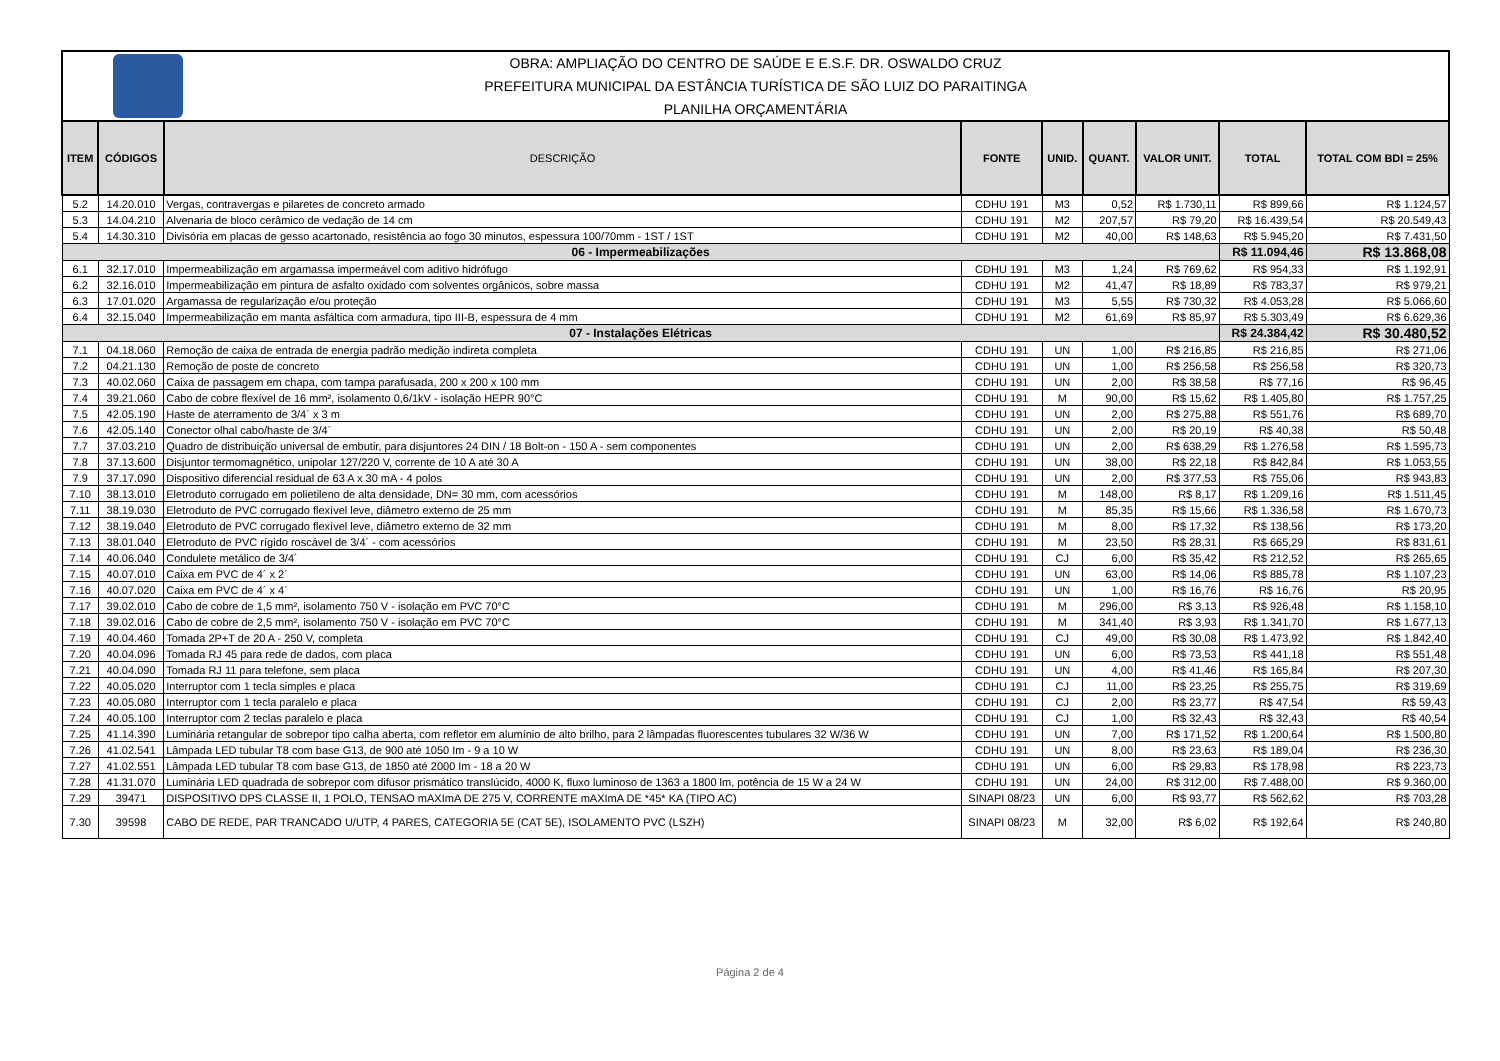OBRA: AMPLIAÇÃO DO CENTRO DE SAÚDE E E.S.F. DR. OSWALDO CRUZ
PREFEITURA MUNICIPAL DA ESTÂNCIA TURÍSTICA DE SÃO LUIZ DO PARAITINGA
PLANILHA ORÇAMENTÁRIA
| ITEM | CÓDIGOS | DESCRIÇÃO | FONTE | UNID. | QUANT. | VALOR UNIT. | TOTAL | TOTAL COM BDI = 25% |
| --- | --- | --- | --- | --- | --- | --- | --- | --- |
| 5.2 | 14.20.010 | Vergas, contravergas e pilaretes de concreto armado | CDHU 191 | M3 | 0,52 | R$ 1.730,11 | R$ 899,66 | R$ 1.124,57 |
| 5.3 | 14.04.210 | Alvenaria de bloco cerâmico de vedação de 14 cm | CDHU 191 | M2 | 207,57 | R$ 79,20 | R$ 16.439,54 | R$ 20.549,43 |
| 5.4 | 14.30.310 | Divisória em placas de gesso acartonado, resistência ao fogo 30 minutos, espessura 100/70mm - 1ST / 1ST | CDHU 191 | M2 | 40,00 | R$ 148,63 | R$ 5.945,20 | R$ 7.431,50 |
| 06 - Impermeabilizações | | | | | | | R$ 11.094,46 | R$ 13.868,08 |
| 6.1 | 32.17.010 | Impermeabilização em argamassa impermeável com aditivo hidrófugo | CDHU 191 | M3 | 1,24 | R$ 769,62 | R$ 954,33 | R$ 1.192,91 |
| 6.2 | 32.16.010 | Impermeabilização em pintura de asfalto oxidado com solventes orgânicos, sobre massa | CDHU 191 | M2 | 41,47 | R$ 18,89 | R$ 783,37 | R$ 979,21 |
| 6.3 | 17.01.020 | Argamassa de regularização e/ou proteção | CDHU 191 | M3 | 5,55 | R$ 730,32 | R$ 4.053,28 | R$ 5.066,60 |
| 6.4 | 32.15.040 | Impermeabilização em manta asfáltica com armadura, tipo III-B, espessura de 4 mm | CDHU 191 | M2 | 61,69 | R$ 85,97 | R$ 5.303,49 | R$ 6.629,36 |
| 07 - Instalações Elétricas | | | | | | | R$ 24.384,42 | R$ 30.480,52 |
| 7.1 | 04.18.060 | Remoção de caixa de entrada de energia padrão medição indireta completa | CDHU 191 | UN | 1,00 | R$ 216,85 | R$ 216,85 | R$ 271,06 |
| 7.2 | 04.21.130 | Remoção de poste de concreto | CDHU 191 | UN | 1,00 | R$ 256,58 | R$ 256,58 | R$ 320,73 |
| 7.3 | 40.02.060 | Caixa de passagem em chapa, com tampa parafusada, 200 x 200 x 100 mm | CDHU 191 | UN | 2,00 | R$ 38,58 | R$ 77,16 | R$ 96,45 |
| 7.4 | 39.21.060 | Cabo de cobre flexível de 16 mm², isolamento 0,6/1kV - isolação HEPR 90°C | CDHU 191 | M | 90,00 | R$ 15,62 | R$ 1.405,80 | R$ 1.757,25 |
| 7.5 | 42.05.190 | Haste de aterramento de 3/4´ x 3 m | CDHU 191 | UN | 2,00 | R$ 275,88 | R$ 551,76 | R$ 689,70 |
| 7.6 | 42.05.140 | Conector olhal cabo/haste de 3/4´ | CDHU 191 | UN | 2,00 | R$ 20,19 | R$ 40,38 | R$ 50,48 |
| 7.7 | 37.03.210 | Quadro de distribuição universal de embutir, para disjuntores 24 DIN / 18 Bolt-on - 150 A - sem componentes | CDHU 191 | UN | 2,00 | R$ 638,29 | R$ 1.276,58 | R$ 1.595,73 |
| 7.8 | 37.13.600 | Disjuntor termomagnético, unipolar 127/220 V, corrente de 10 A até 30 A | CDHU 191 | UN | 38,00 | R$ 22,18 | R$ 842,84 | R$ 1.053,55 |
| 7.9 | 37.17.090 | Dispositivo diferencial residual de 63 A x 30 mA - 4 polos | CDHU 191 | UN | 2,00 | R$ 377,53 | R$ 755,06 | R$ 943,83 |
| 7.10 | 38.13.010 | Eletroduto corrugado em polietileno de alta densidade, DN= 30 mm, com acessórios | CDHU 191 | M | 148,00 | R$ 8,17 | R$ 1.209,16 | R$ 1.511,45 |
| 7.11 | 38.19.030 | Eletroduto de PVC corrugado flexível leve, diâmetro externo de 25 mm | CDHU 191 | M | 85,35 | R$ 15,66 | R$ 1.336,58 | R$ 1.670,73 |
| 7.12 | 38.19.040 | Eletroduto de PVC corrugado flexível leve, diâmetro externo de 32 mm | CDHU 191 | M | 8,00 | R$ 17,32 | R$ 138,56 | R$ 173,20 |
| 7.13 | 38.01.040 | Eletroduto de PVC rígido roscável de 3/4´ - com acessórios | CDHU 191 | M | 23,50 | R$ 28,31 | R$ 665,29 | R$ 831,61 |
| 7.14 | 40.06.040 | Condulete metálico de 3/4´ | CDHU 191 | CJ | 6,00 | R$ 35,42 | R$ 212,52 | R$ 265,65 |
| 7.15 | 40.07.010 | Caixa em PVC de 4´ x 2´ | CDHU 191 | UN | 63,00 | R$ 14,06 | R$ 885,78 | R$ 1.107,23 |
| 7.16 | 40.07.020 | Caixa em PVC de 4´ x 4´ | CDHU 191 | UN | 1,00 | R$ 16,76 | R$ 16,76 | R$ 20,95 |
| 7.17 | 39.02.010 | Cabo de cobre de 1,5 mm², isolamento 750 V - isolação em PVC 70°C | CDHU 191 | M | 296,00 | R$ 3,13 | R$ 926,48 | R$ 1.158,10 |
| 7.18 | 39.02.016 | Cabo de cobre de 2,5 mm², isolamento 750 V - isolação em PVC 70°C | CDHU 191 | M | 341,40 | R$ 3,93 | R$ 1.341,70 | R$ 1.677,13 |
| 7.19 | 40.04.460 | Tomada 2P+T de 20 A - 250 V, completa | CDHU 191 | CJ | 49,00 | R$ 30,08 | R$ 1.473,92 | R$ 1.842,40 |
| 7.20 | 40.04.096 | Tomada RJ 45 para rede de dados, com placa | CDHU 191 | UN | 6,00 | R$ 73,53 | R$ 441,18 | R$ 551,48 |
| 7.21 | 40.04.090 | Tomada RJ 11 para telefone, sem placa | CDHU 191 | UN | 4,00 | R$ 41,46 | R$ 165,84 | R$ 207,30 |
| 7.22 | 40.05.020 | Interruptor com 1 tecla simples e placa | CDHU 191 | CJ | 11,00 | R$ 23,25 | R$ 255,75 | R$ 319,69 |
| 7.23 | 40.05.080 | Interruptor com 1 tecla paralelo e placa | CDHU 191 | CJ | 2,00 | R$ 23,77 | R$ 47,54 | R$ 59,43 |
| 7.24 | 40.05.100 | Interruptor com 2 teclas paralelo e placa | CDHU 191 | CJ | 1,00 | R$ 32,43 | R$ 32,43 | R$ 40,54 |
| 7.25 | 41.14.390 | Luminária retangular de sobrepor tipo calha aberta, com refletor em alumínio de alto brilho, para 2 lâmpadas fluorescentes tubulares 32 W/36 W | CDHU 191 | UN | 7,00 | R$ 171,52 | R$ 1.200,64 | R$ 1.500,80 |
| 7.26 | 41.02.541 | Lâmpada LED tubular T8 com base G13, de 900 até 1050 Im - 9 a 10 W | CDHU 191 | UN | 8,00 | R$ 23,63 | R$ 189,04 | R$ 236,30 |
| 7.27 | 41.02.551 | Lâmpada LED tubular T8 com base G13, de 1850 até 2000 Im - 18 a 20 W | CDHU 191 | UN | 6,00 | R$ 29,83 | R$ 178,98 | R$ 223,73 |
| 7.28 | 41.31.070 | Luminária LED quadrada de sobrepor com difusor prismático translúcido, 4000 K, fluxo luminoso de 1363 a 1800 lm, potência de 15 W a 24 W | CDHU 191 | UN | 24,00 | R$ 312,00 | R$ 7.488,00 | R$ 9.360,00 |
| 7.29 | 39471 | DISPOSITIVO DPS CLASSE II, 1 POLO, TENSAO mAXImA DE 275 V, CORRENTE mAXImA DE *45* KA (TIPO AC) | SINAPI 08/23 | UN | 6,00 | R$ 93,77 | R$ 562,62 | R$ 703,28 |
| 7.30 | 39598 | CABO DE REDE, PAR TRANCADO U/UTP, 4 PARES, CATEGORIA 5E (CAT 5E), ISOLAMENTO PVC (LSZH) | SINAPI 08/23 | M | 32,00 | R$ 6,02 | R$ 192,64 | R$ 240,80 |
Página 2 de 4